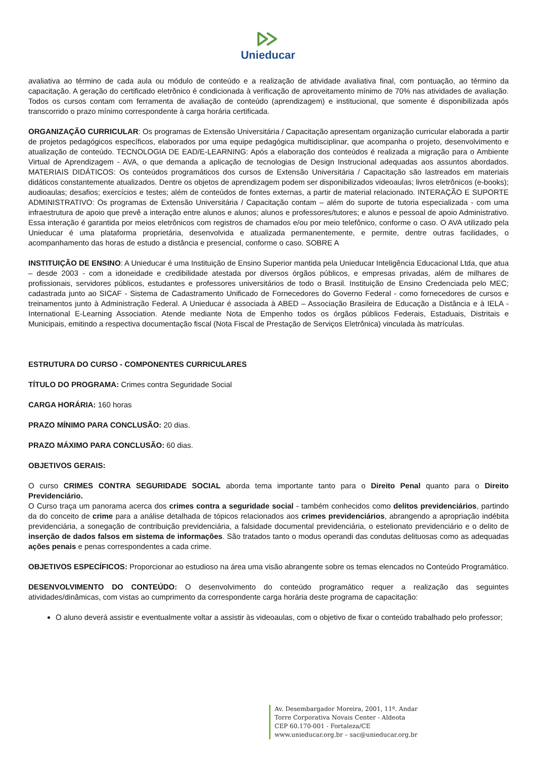Unieducar
avaliativa ao término de cada aula ou módulo de conteúdo e a realização de atividade avaliativa final, com pontuação, ao término da capacitação. A geração do certificado eletrônico é condicionada à verificação de aproveitamento mínimo de 70% nas atividades de avaliação. Todos os cursos contam com ferramenta de avaliação de conteúdo (aprendizagem) e institucional, que somente é disponibilizada após transcorrido o prazo mínimo correspondente à carga horária certificada.
ORGANIZAÇÃO CURRICULAR: Os programas de Extensão Universitária / Capacitação apresentam organização curricular elaborada a partir de projetos pedagógicos específicos, elaborados por uma equipe pedagógica multidisciplinar, que acompanha o projeto, desenvolvimento e atualização de conteúdo. TECNOLOGIA DE EAD/E-LEARNING: Após a elaboração dos conteúdos é realizada a migração para o Ambiente Virtual de Aprendizagem - AVA, o que demanda a aplicação de tecnologias de Design Instrucional adequadas aos assuntos abordados. MATERIAIS DIDÁTICOS: Os conteúdos programáticos dos cursos de Extensão Universitária / Capacitação são lastreados em materiais didáticos constantemente atualizados. Dentre os objetos de aprendizagem podem ser disponibilizados videoaulas; livros eletrônicos (e-books); audioaulas; desafios; exercícios e testes; além de conteúdos de fontes externas, a partir de material relacionado. INTERAÇÃO E SUPORTE ADMINISTRATIVO: Os programas de Extensão Universitária / Capacitação contam – além do suporte de tutoria especializada - com uma infraestrutura de apoio que prevê a interação entre alunos e alunos; alunos e professores/tutores; e alunos e pessoal de apoio Administrativo. Essa interação é garantida por meios eletrônicos com registros de chamados e/ou por meio telefônico, conforme o caso. O AVA utilizado pela Unieducar é uma plataforma proprietária, desenvolvida e atualizada permanentemente, e permite, dentre outras facilidades, o acompanhamento das horas de estudo a distância e presencial, conforme o caso. SOBRE A
INSTITUIÇÃO DE ENSINO: A Unieducar é uma Instituição de Ensino Superior mantida pela Unieducar Inteligência Educacional Ltda, que atua – desde 2003 - com a idoneidade e credibilidade atestada por diversos órgãos públicos, e empresas privadas, além de milhares de profissionais, servidores públicos, estudantes e professores universitários de todo o Brasil. Instituição de Ensino Credenciada pelo MEC; cadastrada junto ao SICAF - Sistema de Cadastramento Unificado de Fornecedores do Governo Federal - como fornecedores de cursos e treinamentos junto à Administração Federal. A Unieducar é associada à ABED – Associação Brasileira de Educação a Distância e à IELA - International E-Learning Association. Atende mediante Nota de Empenho todos os órgãos públicos Federais, Estaduais, Distritais e Municipais, emitindo a respectiva documentação fiscal (Nota Fiscal de Prestação de Serviços Eletrônica) vinculada às matrículas.
ESTRUTURA DO CURSO - COMPONENTES CURRICULARES
TÍTULO DO PROGRAMA: Crimes contra Seguridade Social
CARGA HORÁRIA: 160 horas
PRAZO MÍNIMO PARA CONCLUSÃO: 20 dias.
PRAZO MÁXIMO PARA CONCLUSÃO: 60 dias.
OBJETIVOS GERAIS:
O curso CRIMES CONTRA SEGURIDADE SOCIAL aborda tema importante tanto para o Direito Penal quanto para o Direito Previdenciário.
O Curso traça um panorama acerca dos crimes contra a seguridade social - também conhecidos como delitos previdenciários, partindo da do conceito de crime para a análise detalhada de tópicos relacionados aos crimes previdenciários, abrangendo a apropriação indébita previdenciária, a sonegação de contribuição previdenciária, a falsidade documental previdenciária, o estelionato previdenciário e o delito de inserção de dados falsos em sistema de informações. São tratados tanto o modus operandi das condutas delituosas como as adequadas ações penais e penas correspondentes a cada crime.
OBJETIVOS ESPECÍFICOS: Proporcionar ao estudioso na área uma visão abrangente sobre os temas elencados no Conteúdo Programático.
DESENVOLVIMENTO DO CONTEÚDO: O desenvolvimento do conteúdo programático requer a realização das seguintes atividades/dinâmicas, com vistas ao cumprimento da correspondente carga horária deste programa de capacitação:
O aluno deverá assistir e eventualmente voltar a assistir às videoaulas, com o objetivo de fixar o conteúdo trabalhado pelo professor;
Av. Desembargador Moreira, 2001, 11º. Andar
Torre Corporativa Novais Center - Aldeota
CEP 60.170-001 - Fortaleza/CE
www.unieducar.org.br – sac@unieducar.org.br